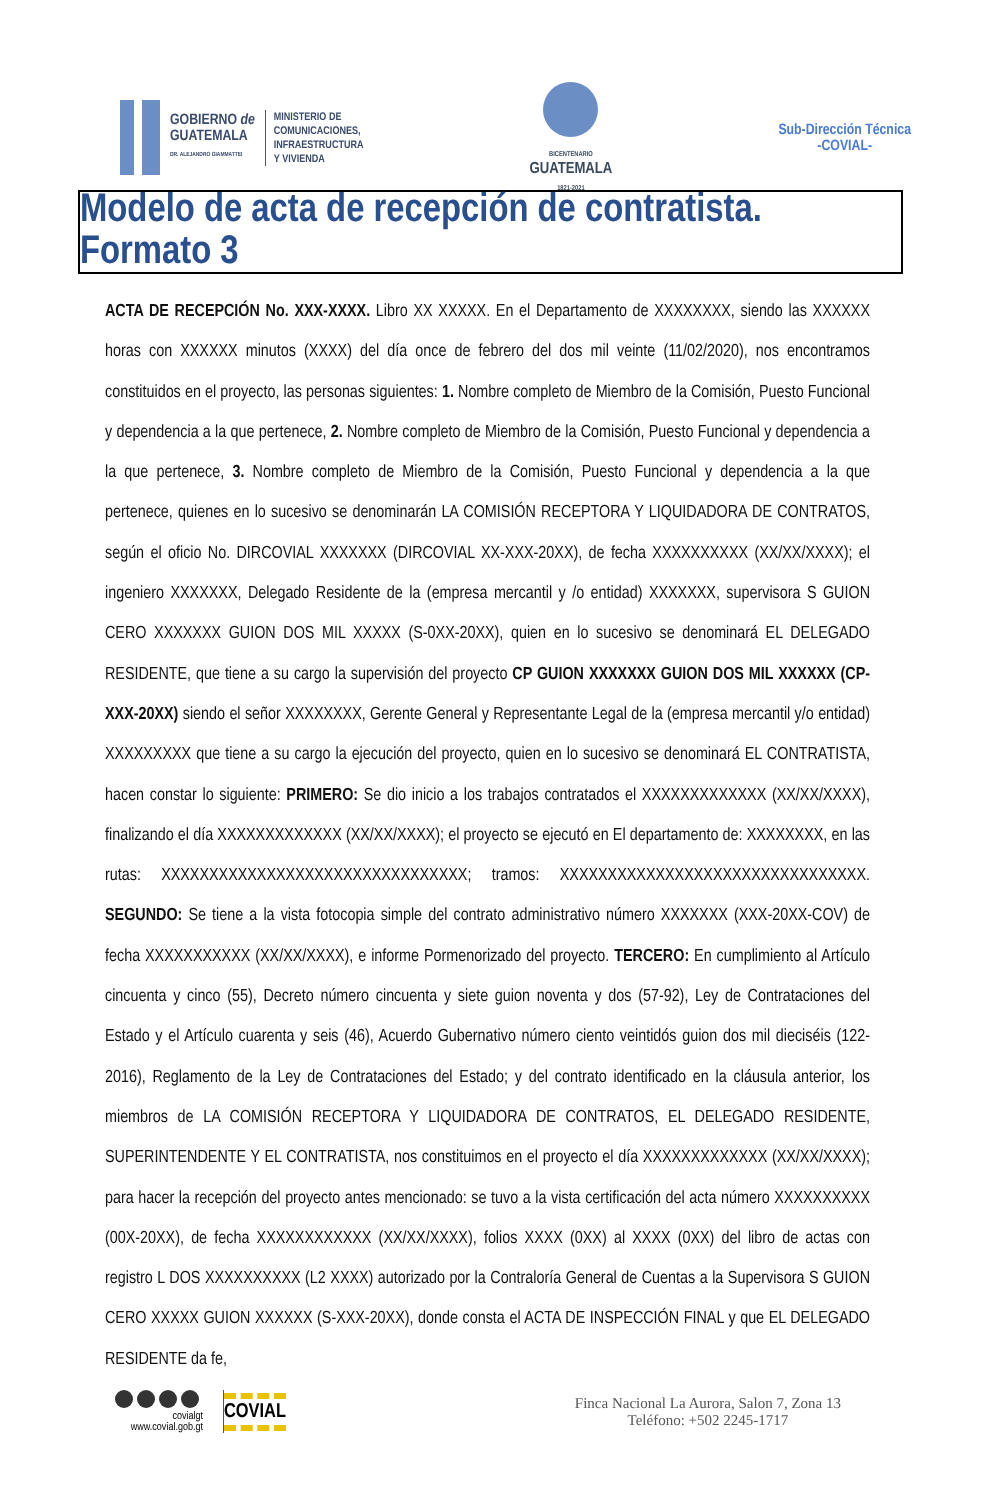GOBIERNO de
GUATEMALA
DR. ALEJANDRO GIAMMATTEI
MINISTERIO DE
COMUNICACIONES,
INFRAESTRUCTURA
Y VIVIENDA
BICENTENARIO
GUATEMALA
1821-2021
Sub-Dirección Técnica
-COVIAL-
Modelo de acta de recepción de contratista. Formato 3
ACTA DE RECEPCIÓN No. XXX-XXXX. Libro XX XXXXX. En el Departamento de XXXXXXXX, siendo las XXXXXX horas con XXXXXX minutos (XXXX) del día once de febrero del dos mil veinte (11/02/2020), nos encontramos constituidos en el proyecto, las personas siguientes: 1. Nombre completo de Miembro de la Comisión, Puesto Funcional y dependencia a la que pertenece, 2. Nombre completo de Miembro de la Comisión, Puesto Funcional y dependencia a la que pertenece, 3. Nombre completo de Miembro de la Comisión, Puesto Funcional y dependencia a la que pertenece, quienes en lo sucesivo se denominarán LA COMISIÓN RECEPTORA Y LIQUIDADORA DE CONTRATOS, según el oficio No. DIRCOVIAL XXXXXXX (DIRCOVIAL XX-XXX-20XX), de fecha XXXXXXXXXX (XX/XX/XXXX); el ingeniero XXXXXXX, Delegado Residente de la (empresa mercantil y /o entidad) XXXXXXX, supervisora S GUION CERO XXXXXXX GUION DOS MIL XXXXX (S-0XX-20XX), quien en lo sucesivo se denominará EL DELEGADO RESIDENTE, que tiene a su cargo la supervisión del proyecto CP GUION XXXXXXX GUION DOS MIL XXXXXX (CP-XXX-20XX) siendo el señor XXXXXXXX, Gerente General y Representante Legal de la (empresa mercantil y/o entidad) XXXXXXXXX que tiene a su cargo la ejecución del proyecto, quien en lo sucesivo se denominará EL CONTRATISTA, hacen constar lo siguiente: PRIMERO: Se dio inicio a los trabajos contratados el XXXXXXXXXXXXX (XX/XX/XXXX), finalizando el día XXXXXXXXXXXXX (XX/XX/XXXX); el proyecto se ejecutó en El departamento de: XXXXXXXX, en las rutas: XXXXXXXXXXXXXXXXXXXXXXXXXXXXXXXX; tramos: XXXXXXXXXXXXXXXXXXXXXXXXXXXXXXXX. SEGUNDO: Se tiene a la vista fotocopia simple del contrato administrativo número XXXXXXX (XXX-20XX-COV) de fecha XXXXXXXXXXX (XX/XX/XXXX), e informe Pormenorizado del proyecto. TERCERO: En cumplimiento al Artículo cincuenta y cinco (55), Decreto número cincuenta y siete guion noventa y dos (57-92), Ley de Contrataciones del Estado y el Artículo cuarenta y seis (46), Acuerdo Gubernativo número ciento veintidós guion dos mil dieciséis (122-2016), Reglamento de la Ley de Contrataciones del Estado; y del contrato identificado en la cláusula anterior, los miembros de LA COMISIÓN RECEPTORA Y LIQUIDADORA DE CONTRATOS, EL DELEGADO RESIDENTE, SUPERINTENDENTE Y EL CONTRATISTA, nos constituimos en el proyecto el día XXXXXXXXXXXXX (XX/XX/XXXX); para hacer la recepción del proyecto antes mencionado: se tuvo a la vista certificación del acta número XXXXXXXXXX (00X-20XX), de fecha XXXXXXXXXXXX (XX/XX/XXXX), folios XXXX (0XX) al XXXX (0XX) del libro de actas con registro L DOS XXXXXXXXXX (L2 XXXX) autorizado por la Contraloría General de Cuentas a la Supervisora S GUION CERO XXXXX GUION XXXXXX (S-XXX-20XX), donde consta el ACTA DE INSPECCIÓN FINAL y que EL DELEGADO RESIDENTE da fe,
covialgt
www.covial.gob.gt
COVIAL
Finca Nacional La Aurora, Salon 7, Zona 13
Teléfono: +502 2245-1717